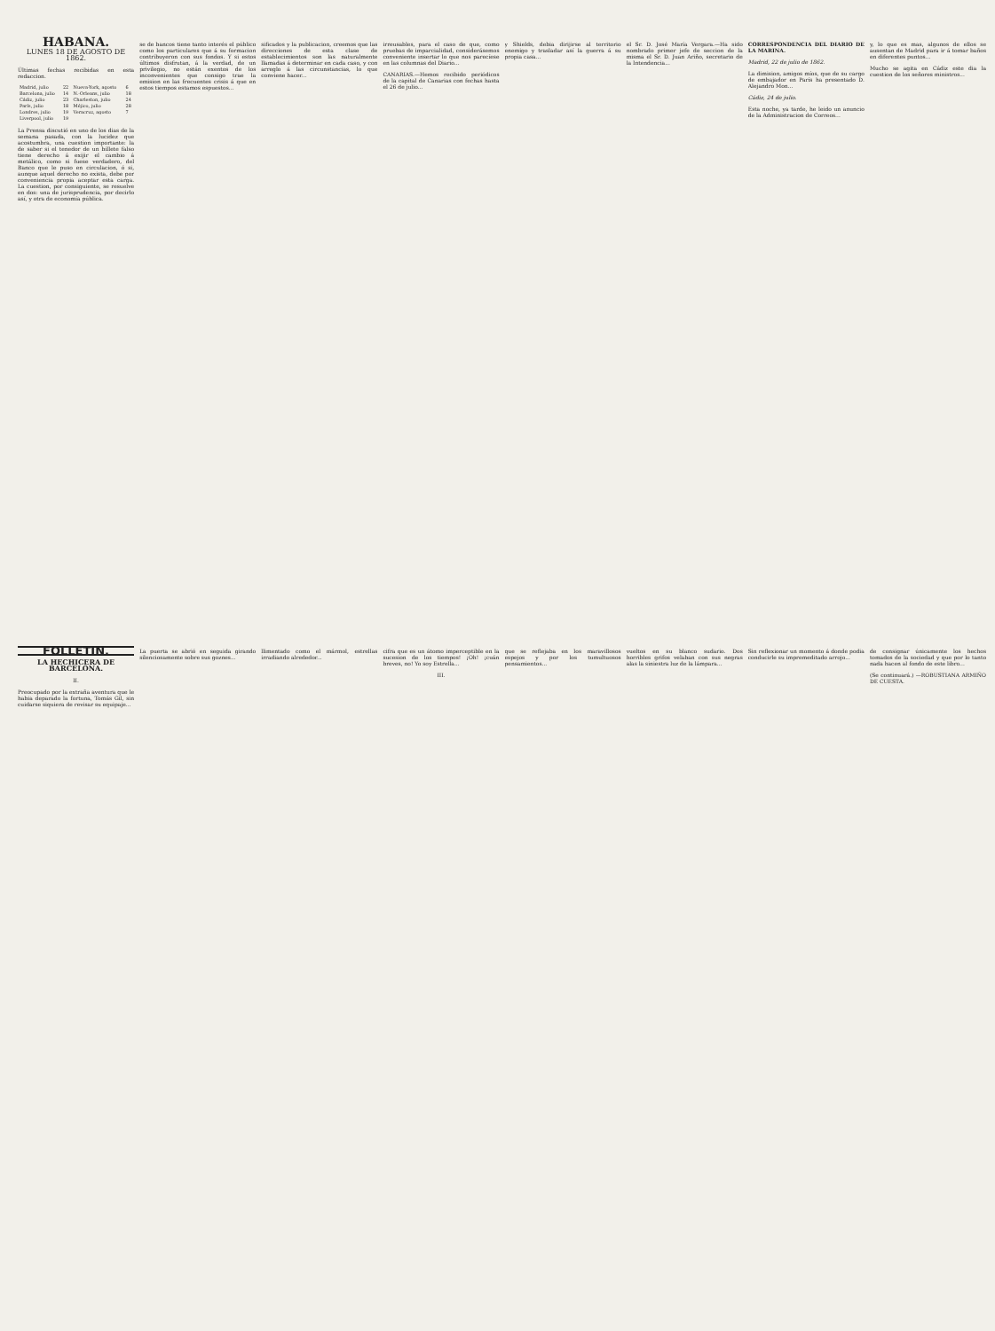HABANA.
LUNES 18 DE AGOSTO DE 1862.
Últimas fechas recibidas en esta redaccion.
| Madrid, julio | 22 | Nueva-York, agosto | 6 |
| Barcelona, julio | 14 | N.-Orleans, julio | 18 |
| Cádiz, julio | 23 | Charleston, julio | 24 |
| París, julio | 18 | Méjico, julio | 28 |
| Londres, julio | 19 | Veracruz, agosto | 7 |
| Liverpool, julio | 19 | | |
La Prensa discutió en uno de los dias de la semana pasada, con la lucidez que acostumbra, una cuestion importante: la de saber si el tenedor de un billete falso tiene derecho á exijir el cambio á metálico, como si fuese verdadero, del Banco que le puso en circulacion, ó si, aunque aquel derecho no exista, debe por conveniencia propia aceptar esta carga. La cuestion, por consiguiente, se resuelve en dos: una de jurisprudencia, por decirlo así, y otra de economía pública.
se de bancos tiene tanto interés el público como los particulares que á su formacion contribuyeron con sus fondos. Y si estos últimos disfrutan, á la verdad, de un privilegio, no están exentos de los inconvenientes que consigo trae la emision en las frecuentes crisis á que en estos tiempos estamos espuestos...
sificados y la publicacion, creemos que las direcciones de esta clase de establecimientos son las naturalmente llamadas á determinar en cada caso, y con arreglo á las circunstancias, lo que conviene hacer...
irreusables, para el caso de que, como pruebas de imparcialidad, considerásemos conveniente insertar lo que nos parecíese en las columnas del Diario...
CANARIAS.—Hemos recibido periódicos de la capital de Canarias con fechas hasta el 26 de julio...
y Shields, debia dirijirse al territorio enemigo y trasladar así la guerra á su propia casa...
el Sr. D. José María Vergara.—Ha sido nombrado primer jefe de seccion de la misma el Sr. D. Juan Ariño, secretario de la Intendencia...
CORRESPONDENCIA DEL DIARIO DE LA MARINA.
Madrid, 22 de julio de 1862.
La dimision, amigos míos, que de su cargo de embajador en París ha presentado D. Alejandro Mon...
Cádiz, 24 de julio.
Esta noche, ya tarde, he leido un anuncio de la Administracion de Correos...
y, lo que es mas, algunos de ellos se ausentan de Madrid para ir á tomar baños en diferentes puntos...
Mucho se agita en Cádiz este dia la cuestion de los señores ministros...
FOLLETIN.
LA HECHICERA DE BARCELONA.
II.
Preocupado por la extraña aventura que le habia deparado la fortuna, Tomás Gil, sin cuidarse siquiera de revisar su equipaje...
La puerta se abrió en seguida girando silenciosamente sobre sus goznes...
llimentado como el mármol, estrellas irradiando alrededor...
cifra que es un átomo imperceptible en la sucesion de los tiempos! ¡Oh! ¡cuán breves, no! Yo soy Estrella...
III.
que se reflejaba en los maravillosos espejos y por los tumultuosos pensamientos...
vueltos en su blanco sudario. Dos horribles grifos velaban con sus negras alas la siniestra luz de la lámpara...
Sin reflexionar un momento á donde podia conducirle su impremeditado arrojo...
de consignar únicamente los hechos tomados de la sociedad y que por lo tanto nada hacen al fondo de este libro...
(Se continuará.) —ROBUSTIANA ARMIÑO DE CUESTA.